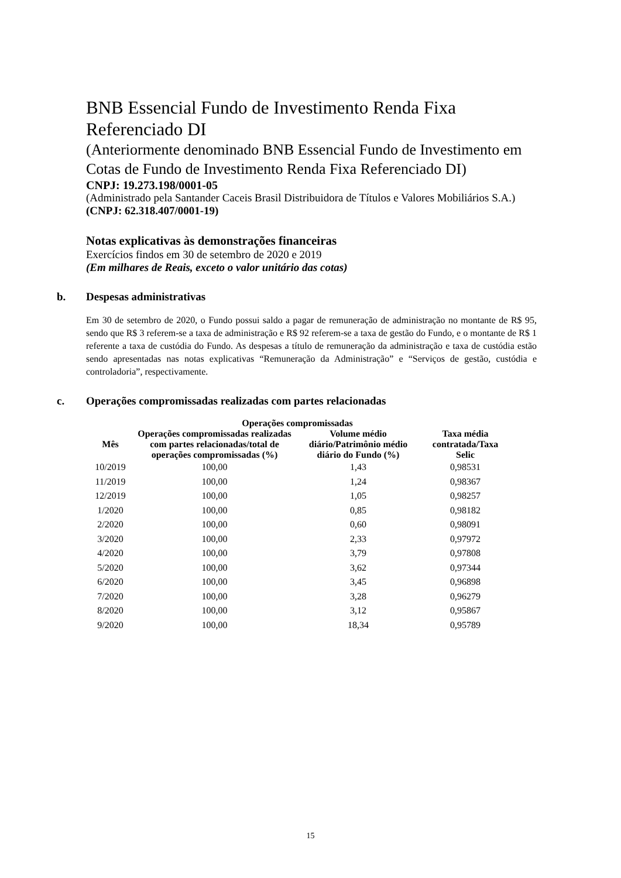BNB Essencial Fundo de Investimento Renda Fixa Referenciado DI
(Anteriormente denominado BNB Essencial Fundo de Investimento em Cotas de Fundo de Investimento Renda Fixa Referenciado DI)
CNPJ: 19.273.198/0001-05
(Administrado pela Santander Caceis Brasil Distribuidora de Títulos e Valores Mobiliários S.A.)
(CNPJ: 62.318.407/0001-19)
Notas explicativas às demonstrações financeiras
Exercícios findos em 30 de setembro de 2020 e 2019
(Em milhares de Reais, exceto o valor unitário das cotas)
b. Despesas administrativas
Em 30 de setembro de 2020, o Fundo possui saldo a pagar de remuneração de administração no montante de R$ 95, sendo que R$ 3 referem-se a taxa de administração e R$ 92 referem-se a taxa de gestão do Fundo, e o montante de R$ 1 referente a taxa de custódia do Fundo. As despesas a título de remuneração da administração e taxa de custódia estão sendo apresentadas nas notas explicativas “Remuneração da Administração” e “Serviços de gestão, custódia e controladoria”, respectivamente.
c. Operações compromissadas realizadas com partes relacionadas
| Operações compromissadas | | | |
| --- | --- | --- | --- |
| Mês | Operações compromissadas realizadas com partes relacionadas/total de operações compromissadas (%) | Volume médio diário/Patrimônio médio diário do Fundo (%) | Taxa média contratada/Taxa Selic |
| 10/2019 | 100,00 | 1,43 | 0,98531 |
| 11/2019 | 100,00 | 1,24 | 0,98367 |
| 12/2019 | 100,00 | 1,05 | 0,98257 |
| 1/2020 | 100,00 | 0,85 | 0,98182 |
| 2/2020 | 100,00 | 0,60 | 0,98091 |
| 3/2020 | 100,00 | 2,33 | 0,97972 |
| 4/2020 | 100,00 | 3,79 | 0,97808 |
| 5/2020 | 100,00 | 3,62 | 0,97344 |
| 6/2020 | 100,00 | 3,45 | 0,96898 |
| 7/2020 | 100,00 | 3,28 | 0,96279 |
| 8/2020 | 100,00 | 3,12 | 0,95867 |
| 9/2020 | 100,00 | 18,34 | 0,95789 |
15